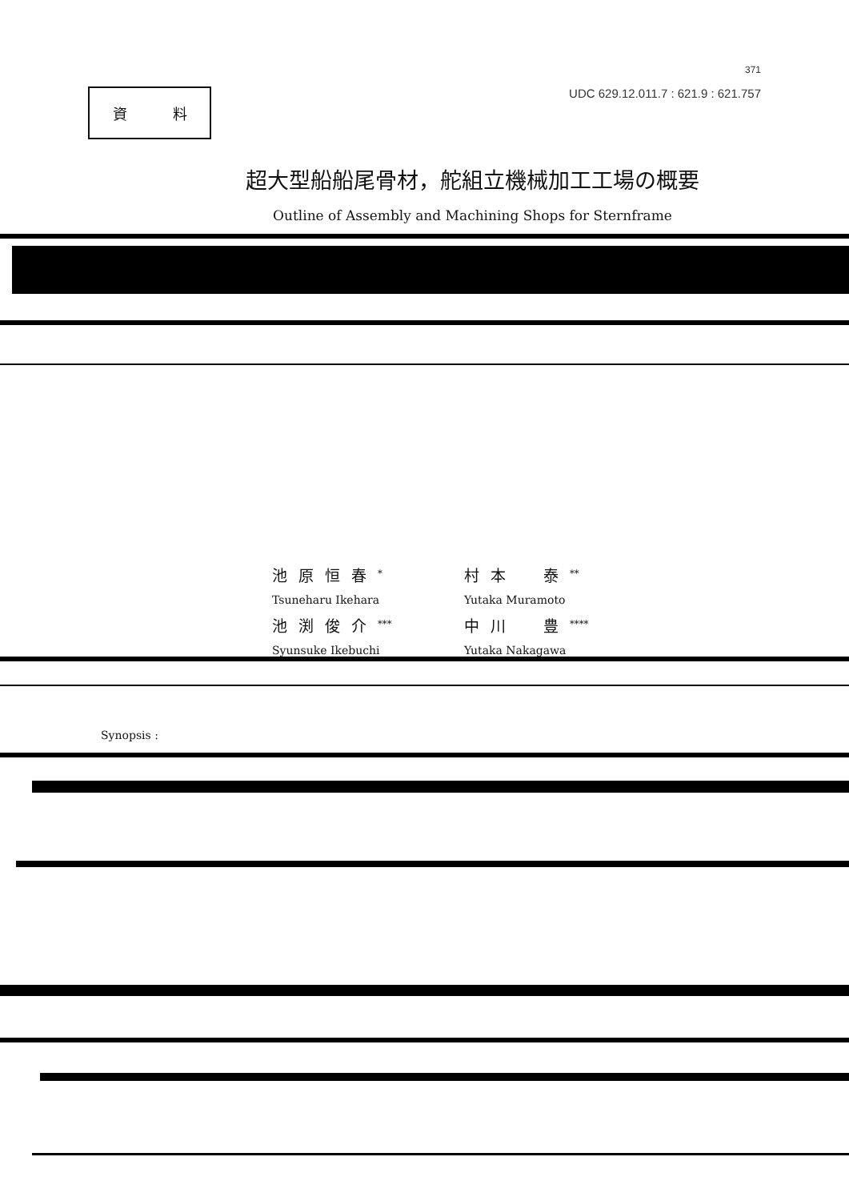資 料
371
UDC 629.12.011.7 : 621.9 : 621.757
超大型船船尾骨材，舵組立機械加工工場の概要
Outline of Assembly and Machining Shops for Sternframe
池原恒春<sup>*</sup>
村本　泰<sup>**</sup>
Tsuneharu Ikehara
Yutaka Muramoto
池渕俊介<sup>***</sup>
中川　豊<sup>****</sup>
Syunsuke Ikebuchi
Yutaka Nakagawa
Synopsis :